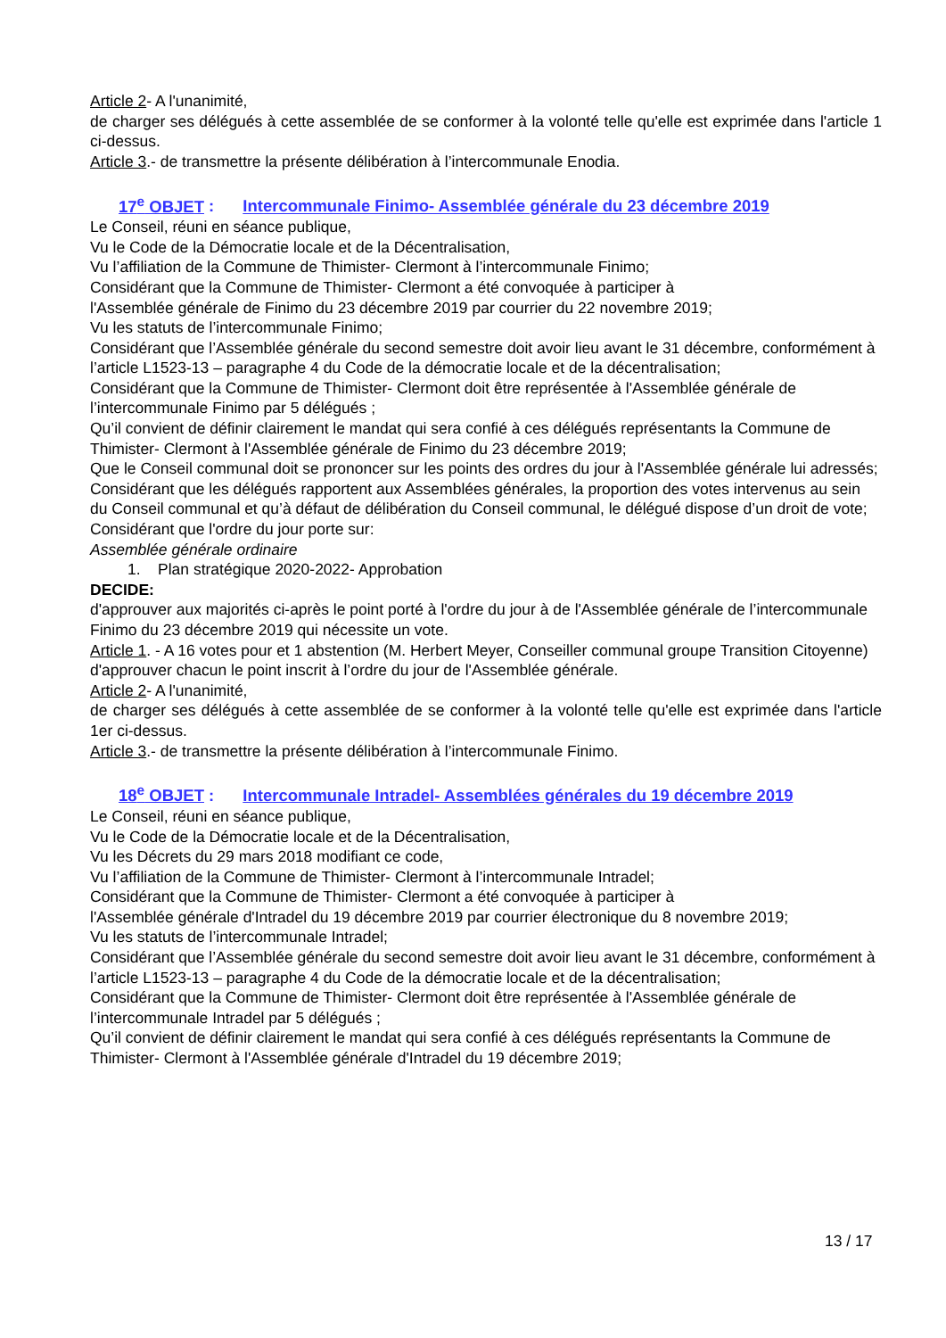Article 2- A l'unanimité,
de charger ses délégués à cette assemblée de se conformer à la volonté telle qu'elle est exprimée dans l'article 1 ci-dessus.
Article 3.- de transmettre la présente délibération à l’intercommunale Enodia.
17<sup>e</sup> OBJET : Intercommunale Finimo- Assemblée générale du 23 décembre 2019
Le Conseil, réuni en séance publique,
Vu le Code de la Démocratie locale et de la Décentralisation,
Vu l’affiliation de la Commune de Thimister- Clermont à l’intercommunale Finimo;
Considérant que la Commune de Thimister- Clermont a été convoquée à participer à
l'Assemblée générale de Finimo du 23 décembre 2019 par courrier du 22 novembre 2019;
Vu les statuts de l’intercommunale Finimo;
Considérant que l’Assemblée générale du second semestre doit avoir lieu avant le 31 décembre, conformément à l’article L1523-13 – paragraphe 4 du Code de la démocratie locale et de la décentralisation;
Considérant que la Commune de Thimister- Clermont doit être représentée à l'Assemblée générale de l’intercommunale Finimo par 5 délégués ;
Qu’il convient de définir clairement le mandat qui sera confié à ces délégués représentants la Commune de Thimister- Clermont à l'Assemblée générale de Finimo du 23 décembre 2019;
Que le Conseil communal doit se prononcer sur les points des ordres du jour à l'Assemblée générale lui adressés;
Considérant que les délégués rapportent aux Assemblées générales, la proportion des votes intervenus au sein du Conseil communal et qu’à défaut de délibération du Conseil communal, le délégué dispose d’un droit de vote;
Considérant que l'ordre du jour porte sur:
Assemblée générale ordinaire
1. Plan stratégique 2020-2022- Approbation
DECIDE:
d'approuver aux majorités ci-après le point porté à l'ordre du jour à de l'Assemblée générale de l’intercommunale Finimo du 23 décembre 2019 qui nécessite un vote.
Article 1. - A 16 votes pour et 1 abstention (M. Herbert Meyer, Conseiller communal groupe Transition Citoyenne)
d'approuver chacun le point inscrit à l’ordre du jour de l'Assemblée générale.
Article 2- A l'unanimité,
de charger ses délégués à cette assemblée de se conformer à la volonté telle qu'elle est exprimée dans l'article 1er ci-dessus.
Article 3.- de transmettre la présente délibération à l’intercommunale Finimo.
18<sup>e</sup> OBJET : Intercommunale Intradel- Assemblées générales du 19 décembre 2019
Le Conseil, réuni en séance publique,
Vu le Code de la Démocratie locale et de la Décentralisation,
Vu les Décrets du 29 mars 2018 modifiant ce code,
Vu l’affiliation de la Commune de Thimister- Clermont à l’intercommunale Intradel;
Considérant que la Commune de Thimister- Clermont a été convoquée à participer à
l'Assemblée générale d'Intradel du 19 décembre 2019 par courrier électronique du 8 novembre 2019;
Vu les statuts de l’intercommunale Intradel;
Considérant que l’Assemblée générale du second semestre doit avoir lieu avant le 31 décembre, conformément à l’article L1523-13 – paragraphe 4 du Code de la démocratie locale et de la décentralisation;
Considérant que la Commune de Thimister- Clermont doit être représentée à l'Assemblée générale de l’intercommunale Intradel par 5 délégués ;
Qu’il convient de définir clairement le mandat qui sera confié à ces délégués représentants la Commune de Thimister- Clermont à l'Assemblée générale d'Intradel du 19 décembre 2019;
13 / 17